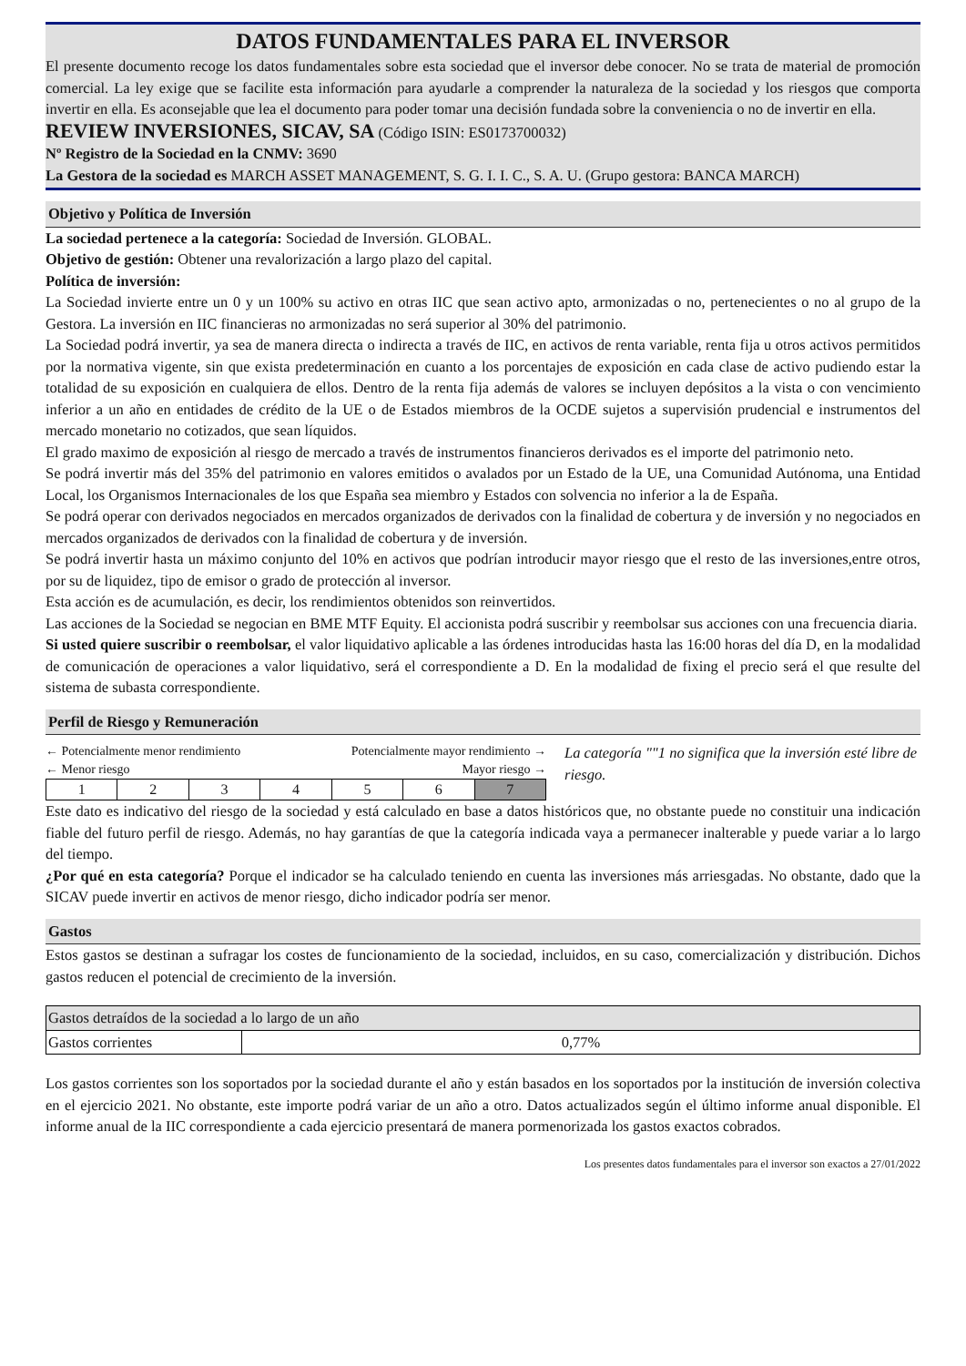DATOS FUNDAMENTALES PARA EL INVERSOR
El presente documento recoge los datos fundamentales sobre esta sociedad que el inversor debe conocer. No se trata de material de promoción comercial. La ley exige que se facilite esta información para ayudarle a comprender la naturaleza de la sociedad y los riesgos que comporta invertir en ella. Es aconsejable que lea el documento para poder tomar una decisión fundada sobre la conveniencia o no de invertir en ella.
REVIEW INVERSIONES, SICAV, SA (Código ISIN: ES0173700032)
Nº Registro de la Sociedad en la CNMV: 3690
La Gestora de la sociedad es MARCH ASSET MANAGEMENT, S. G. I. I. C., S. A. U. (Grupo gestora: BANCA MARCH)
Objetivo y Política de Inversión
La sociedad pertenece a la categoría: Sociedad de Inversión. GLOBAL.
Objetivo de gestión: Obtener una revalorización a largo plazo del capital.
Política de inversión:
La Sociedad invierte entre un 0 y un 100% su activo en otras IIC que sean activo apto, armonizadas o no, pertenecientes o no al grupo de la Gestora. La inversión en IIC financieras no armonizadas no será superior al 30% del patrimonio.
La Sociedad podrá invertir, ya sea de manera directa o indirecta a través de IIC, en activos de renta variable, renta fija u otros activos permitidos por la normativa vigente, sin que exista predeterminación en cuanto a los porcentajes de exposición en cada clase de activo pudiendo estar la totalidad de su exposición en cualquiera de ellos. Dentro de la renta fija además de valores se incluyen depósitos a la vista o con vencimiento inferior a un año en entidades de crédito de la UE o de Estados miembros de la OCDE sujetos a supervisión prudencial e instrumentos del mercado monetario no cotizados, que sean líquidos.
El grado maximo de exposición al riesgo de mercado a través de instrumentos financieros derivados es el importe del patrimonio neto.
Se podrá invertir más del 35% del patrimonio en valores emitidos o avalados por un Estado de la UE, una Comunidad Autónoma, una Entidad Local, los Organismos Internacionales de los que España sea miembro y Estados con solvencia no inferior a la de España.
Se podrá operar con derivados negociados en mercados organizados de derivados con la finalidad de cobertura y de inversión y no negociados en mercados organizados de derivados con la finalidad de cobertura y de inversión.
Se podrá invertir hasta un máximo conjunto del 10% en activos que podrían introducir mayor riesgo que el resto de las inversiones,entre otros, por su de liquidez, tipo de emisor o grado de protección al inversor.
Esta acción es de acumulación, es decir, los rendimientos obtenidos son reinvertidos.
Las acciones de la Sociedad se negocian en BME MTF Equity. El accionista podrá suscribir y reembolsar sus acciones con una frecuencia diaria.
Si usted quiere suscribir o reembolsar, el valor liquidativo aplicable a las órdenes introducidas hasta las 16:00 horas del día D, en la modalidad de comunicación de operaciones a valor liquidativo, será el correspondiente a D. En la modalidad de fixing el precio será el que resulte del sistema de subasta correspondiente.
Perfil de Riesgo y Remuneración
← Potencialmente menor rendimiento Potencialmente mayor rendimiento →
← Menor riesgo Mayor riesgo →
| 1 | 2 | 3 | 4 | 5 | 6 | 7 |
La categoría ""1 no significa que la inversión esté libre de riesgo.
Este dato es indicativo del riesgo de la sociedad y está calculado en base a datos históricos que, no obstante puede no constituir una indicación fiable del futuro perfil de riesgo. Además, no hay garantías de que la categoría indicada vaya a permanecer inalterable y puede variar a lo largo del tiempo.
¿Por qué en esta categoría? Porque el indicador se ha calculado teniendo en cuenta las inversiones más arriesgadas. No obstante, dado que la SICAV puede invertir en activos de menor riesgo, dicho indicador podría ser menor.
Gastos
Estos gastos se destinan a sufragar los costes de funcionamiento de la sociedad, incluidos, en su caso, comercialización y distribución. Dichos gastos reducen el potencial de crecimiento de la inversión.
| Gastos detraídos de la sociedad a lo largo de un año | |
| Gastos corrientes | 0,77% |
Los gastos corrientes son los soportados por la sociedad durante el año y están basados en los soportados por la institución de inversión colectiva en el ejercicio 2021. No obstante, este importe podrá variar de un año a otro. Datos actualizados según el último informe anual disponible. El informe anual de la IIC correspondiente a cada ejercicio presentará de manera pormenorizada los gastos exactos cobrados.
Los presentes datos fundamentales para el inversor son exactos a 27/01/2022